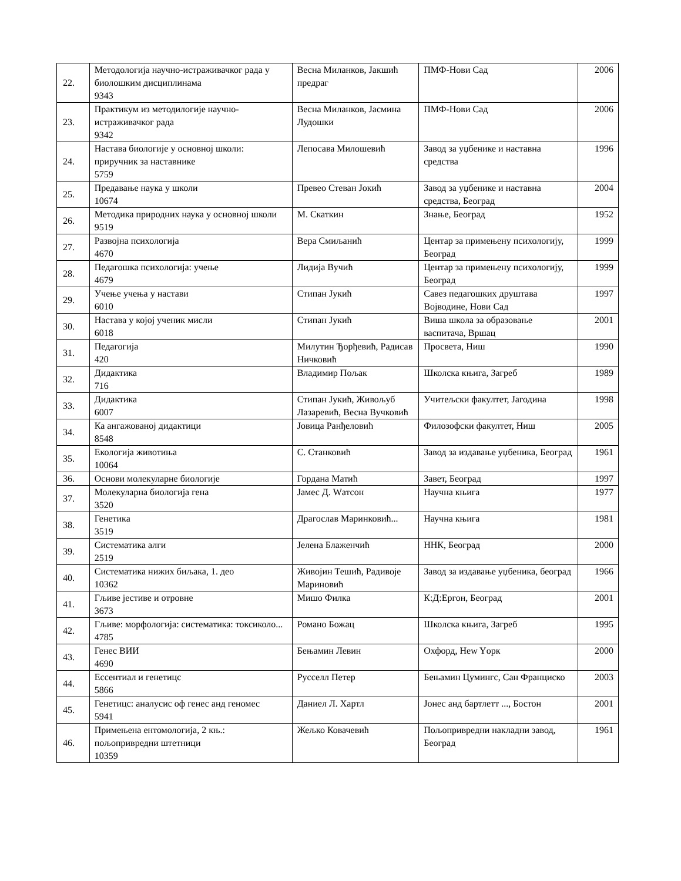| 22. | Методологија научно-истраживачког рада у биолошким дисциплинама 9343 | Весна Миланков, Јакшић предраг | ПМФ-Нови Сад | 2006 |
| 23. | Практикум из методилогије научно-истраживачког рада 9342 | Весна Миланков, Јасмина Лудошки | ПМФ-Нови Сад | 2006 |
| 24. | Настава биологије у основној школи: приручник за наставнике 5759 | Лепосава Милошевић | Завод за уџбенике и наставна средства | 1996 |
| 25. | Предавање наука у школи 10674 | Превео Стеван Јокић | Завод за уџбенике и наставна средства, Београд | 2004 |
| 26. | Методика природних наука у основној школи 9519 | М. Скаткин | Знање, Београд | 1952 |
| 27. | Развојна психологија 4670 | Вера Смиљанић | Центар за примењену психологију, Београд | 1999 |
| 28. | Педагошка психологија: учење 4679 | Лидија Вучић | Центар за примењену психологију, Београд | 1999 |
| 29. | Учење учења у настави 6010 | Стипан Јукић | Савез педагошких друштава Војводине, Нови Сад | 1997 |
| 30. | Настава у којој ученик мисли 6018 | Стипан Јукић | Виша школа за образовање васпитача, Вршац | 2001 |
| 31. | Педагогија 420 | Милутин Ђорђевић, Радисав Ничковић | Просвета, Ниш | 1990 |
| 32. | Дидактика 716 | Владимир Пољак | Школска књига, Загреб | 1989 |
| 33. | Дидактика 6007 | Стипан Јукић, Живољуб Лазаревић, Весна Вучковић | Учитељски факултет, Јагодина | 1998 |
| 34. | Ка ангажованој дидактици 8548 | Јовица Ранђеловић | Филозофски факултет, Ниш | 2005 |
| 35. | Екологија животиња 10064 | С. Станковић | Завод за издавање уџбеника, Београд | 1961 |
| 36. | Основи молекуларне биологије | Гордана Матић | Завет, Београд | 1997 |
| 37. | Молекуларна биологија гена 3520 | Јамес Д. Wатсон | Научна књига | 1977 |
| 38. | Генетика 3519 | Драгослав Маринковић... | Научна књига | 1981 |
| 39. | Систематика алги 2519 | Јелена Блаженчић | ННК, Београд | 2000 |
| 40. | Систематика нижих биљака, 1. део 10362 | Живојин Тешић, Радивоје Мариновић | Завод за издавање уџбеника, београд | 1966 |
| 41. | Гљиве јестиве и отровне 3673 | Мишо Филка | К:Д:Ергон, Београд | 2001 |
| 42. | Гљиве: морфологија: систематика: токсиколо... 4785 | Романо Божац | Школска књига, Загреб | 1995 |
| 43. | Генес ВИИ 4690 | Бењамин Левин | Охфорд, Нew Yорк | 2000 |
| 44. | Ессентиал и генетицс 5866 | Русселл Петер | Бењамин Цумингс, Сан Франциско | 2003 |
| 45. | Генетицс: аналусис оф генес анд геномес 5941 | Даниел Л. Хартл | Јонес анд бартлетт ..., Бостон | 2001 |
| 46. | Примењена ентомологија, 2 књ.: пољопривредни штетници 10359 | Жељко Ковачевић | Пољопривредни накладни завод, Београд | 1961 |